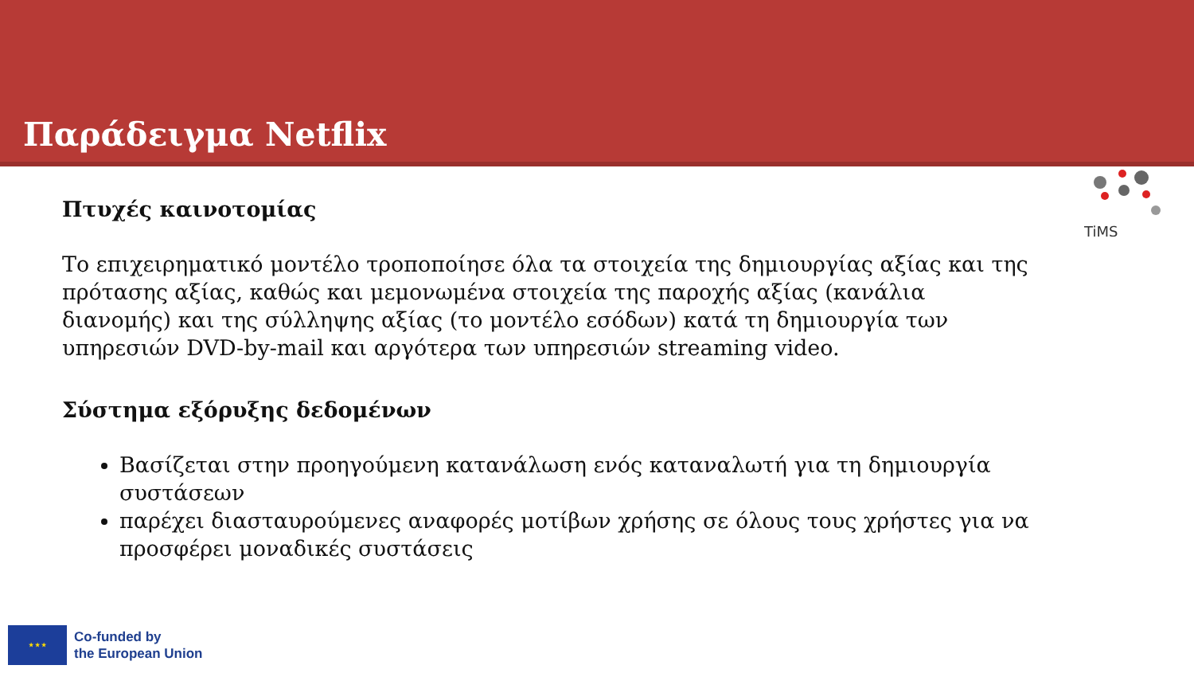Παράδειγμα Netflix
TiMS
Πτυχές καινοτομίας
Το επιχειρηματικό μοντέλο τροποποίησε όλα τα στοιχεία της δημιουργίας αξίας και της πρότασης αξίας, καθώς και μεμονωμένα στοιχεία της παροχής αξίας (κανάλια διανομής) και της σύλληψης αξίας (το μοντέλο εσόδων) κατά τη δημιουργία των υπηρεσιών DVD-by-mail και αργότερα των υπηρεσιών streaming video.
Σύστημα εξόρυξης δεδομένων
Βασίζεται στην προηγούμενη κατανάλωση ενός καταναλωτή για τη δημιουργία συστάσεων
παρέχει διασταυρούμενες αναφορές μοτίβων χρήσης σε όλους τους χρήστες για να προσφέρει μοναδικές συστάσεις
★ ★ ★
Co-funded by
the European Union